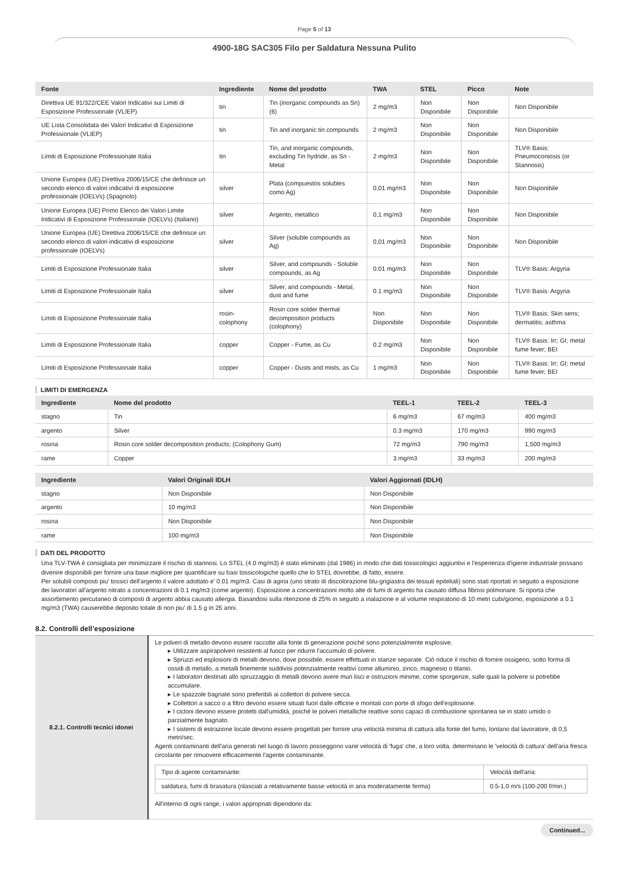Page 5 of 13
4900-18G SAC305 Filo per Saldatura Nessuna Pulito
| Fonte | Ingrediente | Nome del prodotto | TWA | STEL | Picco | Note |
| --- | --- | --- | --- | --- | --- | --- |
| Direttiva UE 91/322/CEE Valori Indicativi sui Limiti di Esposizione Professionale (VLIEP) | tin | Tin (inorganic compounds as Sn) (6) | 2 mg/m3 | Non Disponibile | Non Disponibile | Non Disponibile |
| UE Lista Consolidata dei Valori Indicativi di Esposizione Professionale (VLIEP) | tin | Tin and inorganic tin compounds | 2 mg/m3 | Non Disponibile | Non Disponibile | Non Disponibile |
| Limiti di Esposizione Professionale Italia | tin | Tin, and inorganic compounds, excluding Tin hydride, as Sn - Metal | 2 mg/m3 | Non Disponibile | Non Disponibile | TLV® Basis: Pneumoconiosis (or Stannosis) |
| Unione Europea (UE) Direttiva 2006/15/CE che definisce un secondo elenco di valori indicativi di esposizione professionale (IOELVs) (Spagnolo) | silver | Plata (compuestos solubles como Ag) | 0,01 mg/m3 | Non Disponibile | Non Disponibile | Non Disponibile |
| Unione Europea (UE) Primo Elenco dei Valori Limite Indicativi di Esposizione Professionale (IOELVs) (Italiano) | silver | Argento, metallico | 0,1 mg/m3 | Non Disponibile | Non Disponibile | Non Disponibile |
| Unione Europea (UE) Direttiva 2006/15/CE che definisce un secondo elenco di valori indicativi di esposizione professionale (IOELVs) | silver | Silver (soluble compounds as Ag) | 0,01 mg/m3 | Non Disponibile | Non Disponibile | Non Disponibile |
| Limiti di Esposizione Professionale Italia | silver | Silver, and compounds - Soluble compounds, as Ag | 0.01 mg/m3 | Non Disponibile | Non Disponibile | TLV® Basis: Argyria |
| Limiti di Esposizione Professionale Italia | silver | Silver, and compounds - Metal, dust and fume | 0.1 mg/m3 | Non Disponibile | Non Disponibile | TLV® Basis: Argyria |
| Limiti di Esposizione Professionale Italia | rosin-colophony | Rosin core solder thermal decomposition products (colophony) | Non Disponibile | Non Disponibile | Non Disponibile | TLV® Basis: Skin sens; dermatitis; asthma |
| Limiti di Esposizione Professionale Italia | copper | Copper - Fume, as Cu | 0.2 mg/m3 | Non Disponibile | Non Disponibile | TLV® Basis: Irr; GI; metal fume fever; BEI |
| Limiti di Esposizione Professionale Italia | copper | Copper - Dusts and mists, as Cu | 1 mg/m3 | Non Disponibile | Non Disponibile | TLV® Basis: Irr; GI; metal fume fever; BEI |
LIMITI DI EMERGENZA
| Ingrediente | Nome del prodotto | TEEL-1 | TEEL-2 | TEEL-3 |
| --- | --- | --- | --- | --- |
| stagno | Tin | 6 mg/m3 | 67 mg/m3 | 400 mg/m3 |
| argento | Silver | 0.3 mg/m3 | 170 mg/m3 | 990 mg/m3 |
| rosina | Rosin core solder decomposition products; (Colophony Gum) | 72 mg/m3 | 790 mg/m3 | 1,500 mg/m3 |
| rame | Copper | 3 mg/m3 | 33 mg/m3 | 200 mg/m3 |
| Ingrediente | Valori Originali IDLH | Valori Aggiornati (IDLH) |
| --- | --- | --- |
| stagno | Non Disponibile | Non Disponibile |
| argento | 10 mg/m3 | Non Disponibile |
| rosina | Non Disponibile | Non Disponibile |
| rame | 100 mg/m3 | Non Disponibile |
DATI DEL PRODOTTO
Una TLV-TWA è consigliata per minimizzare il rischio di stannosi. Lo STEL (4.0 mg/m3) è stato eliminato (dal 1986) in modo che dati tossicologici aggiuntivi e l'esperienza d'igiene industriale possano divenire disponibili per fornire una base migliore per quantificare su basi tossicologiche quello che lo STEL dovrebbe, di fatto, essere.
Per solubili composti piu' tossici dell'argento il valore adottato e' 0.01 mg/m3. Casi di agiria (uno strato di discolorazione blu-grigiastra dei tessuti epiteliali) sono stati riportati in seguito a esposizione dei lavoratori all'argento nitrato a concentrazioni di 0.1 mg/m3 (come argento). Esposizione a concentrazioni molto alte di fumi di argento ha causato diffusa fibrosi polmonare. Si riporta che assorbimento percutaneo di composti di argento abbia causato allergia. Basandosi sulla ritenzione di 25% in seguito a inalazione e al volume respiratorio di 10 metri cubi/giorno, esposizione a 0.1 mg/m3 (TWA) causerebbe deposito totale di non piu' di 1.5 g in 25 anni.
8.2. Controlli dell’esposizione
| 8.2.1. Controlli tecnici idonei | Le polveri di metallo devono essere raccolte alla fonte di generazione poiché sono potenzialmente esplosive. ▸ Utilizzare aspirapolveri resistenti al fuoco per ridurre l'accumulo di polvere. ▸ Spruzzi ed esplosioni di metalli devono, dove possibile, essere effettuati in stanze separate. Ciò riduce il rischio di fornire ossigeno, sotto forma di ossidi di metallo, a metalli finemente suddivisi potenzialmente reattivi come alluminio, zinco, magnesio o titanio. ▸ I laboratori destinati allo spruzzaggio di metalli devono avere muri lisci e ostruzioni minime, come sporgenze, sulle quali la polvere si potrebbe accumulare. ▸ Le spazzole bagnate sono preferibili ai collettori di polvere secca. ▸ Collettori a sacco o a filtro devono essere situati fuori dalle officine e montati con porte di sfogo dell'esplosione. ▸ I cicloni devono essere protetti dall'umidità, poiché le polveri metalliche reattive sono capaci di combustione spontanea se in stato umido o parzialmente bagnato. ▸ I sistemi di estrazione locale devono essere progettati per fornire una velocità minima di cattura alla fonte del fumo, lontano dal lavoratore, di 0,5 metri/sec. Agenti contaminanti dell'aria generati nel luogo di lavoro posseggono varie velocità di 'fuga' che, a loro volta, determinano le 'velocità di cattura' dell'aria fresca circolante per rimuovere efficacemente l'agente contaminante. / Tipo di agente contaminante: / Velocità dell'aria: / / saldatura, fumi di brasatura (rilasciati a relativamente basse velocità in aria moderatamente ferma) / 0.5-1.0 m/s (100-200 f/min.) / All'interno di ogni range, i valori appropriati dipendono da: |
Continued...